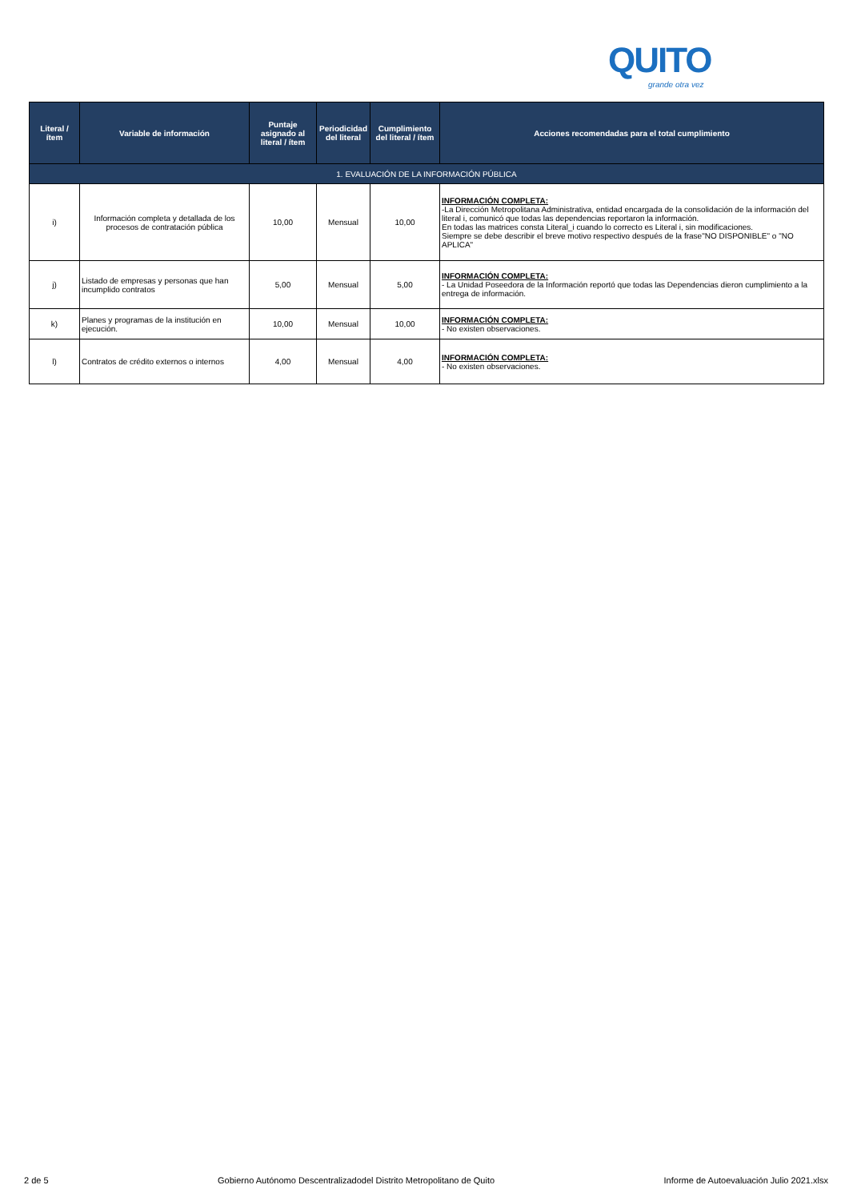QUITO
grande otra vez
| Literal / ítem | Variable de información | Puntaje asignado al literal / ítem | Periodicidad del literal | Cumplimiento del literal / ítem | Acciones recomendadas para el total cumplimiento |
| --- | --- | --- | --- | --- | --- |
| 1. EVALUACIÓN DE LA INFORMACIÓN PÚBLICA | | | | | |
| i) | Información completa y detallada de los procesos de contratación pública | 10,00 | Mensual | 10,00 | INFORMACIÓN COMPLETA: -La Dirección Metropolitana Administrativa, entidad encargada de la consolidación de la información del literal i, comunicó que todas las dependencias reportaron la información. En todas las matrices consta Literal_i cuando lo correcto es Literal i, sin modificaciones. Siempre se debe describir el breve motivo respectivo después de la frase"NO DISPONIBLE" o "NO APLICA" |
| j) | Listado de empresas y personas que han incumplido contratos | 5,00 | Mensual | 5,00 | INFORMACIÓN COMPLETA: - La Unidad Poseedora de la Información reportó que todas las Dependencias dieron cumplimiento a la entrega de información. |
| k) | Planes y programas de la institución en ejecución. | 10,00 | Mensual | 10,00 | INFORMACIÓN COMPLETA: - No existen observaciones. |
| l) | Contratos de crédito externos o internos | 4,00 | Mensual | 4,00 | INFORMACIÓN COMPLETA: - No existen observaciones. |
2 de 5 Gobierno Autónomo Descentralizadodel Distrito Metropolitano de Quito Informe de Autoevaluación Julio 2021.xlsx